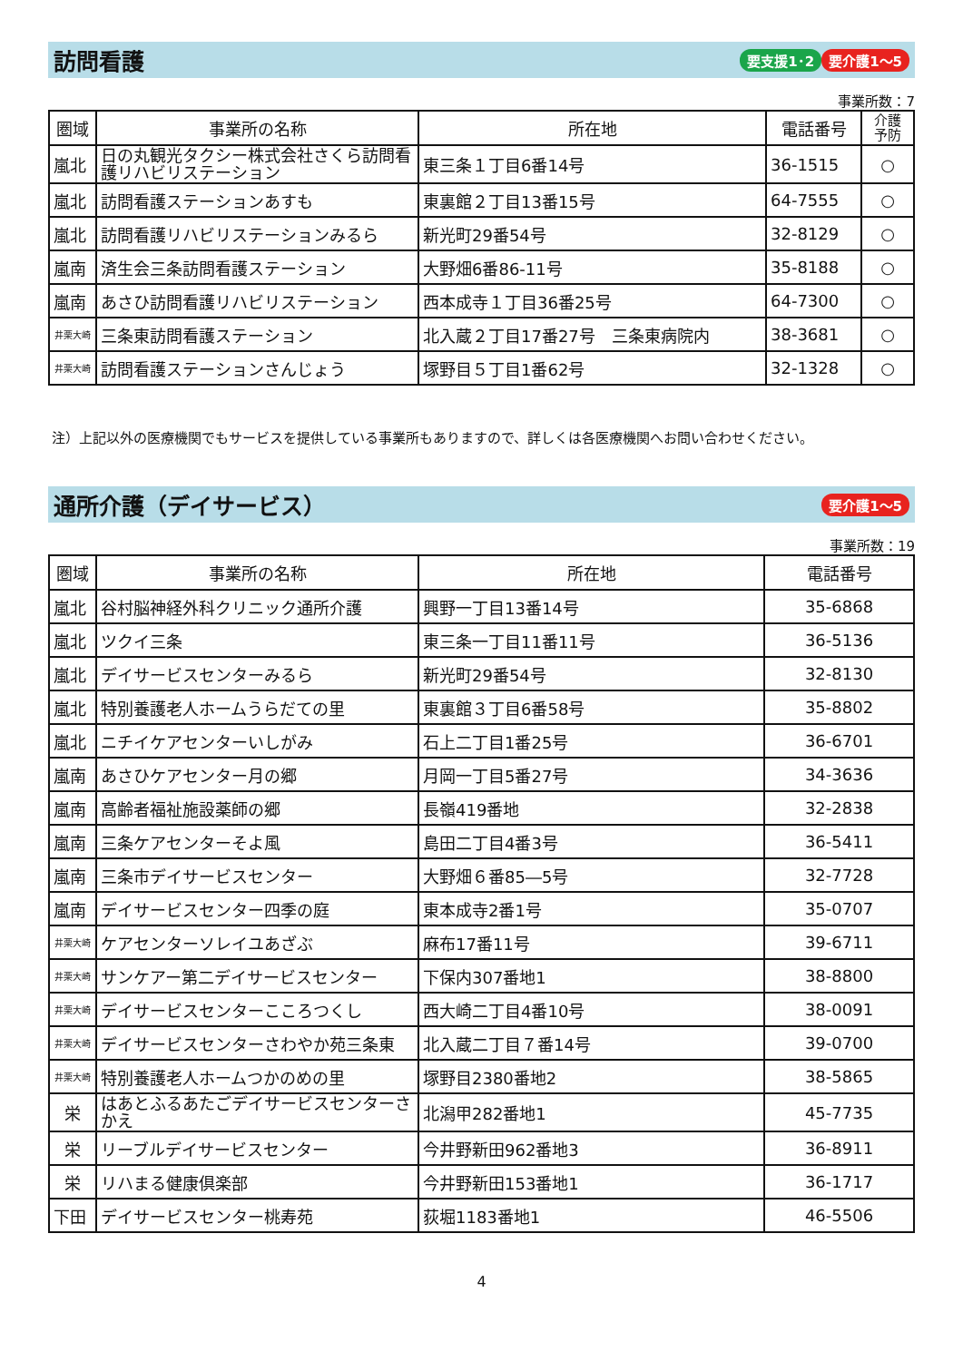訪問看護
要支援1･2 要介護1～5
事業所数：7
| 圏域 | 事業所の名称 | 所在地 | 電話番号 | 介護 予防 |
| --- | --- | --- | --- | --- |
| 嵐北 | 日の丸観光タクシー株式会社さくら訪問看護リハビリステーション | 東三条１丁目6番14号 | 36-1515 | ○ |
| 嵐北 | 訪問看護ステーションあすも | 東裏館２丁目13番15号 | 64-7555 | ○ |
| 嵐北 | 訪問看護リハビリステーションみるら | 新光町29番54号 | 32-8129 | ○ |
| 嵐南 | 済生会三条訪問看護ステーション | 大野畑6番86-11号 | 35-8188 | ○ |
| 嵐南 | あさひ訪問看護リハビリステーション | 西本成寺１丁目36番25号 | 64-7300 | ○ |
| 井栗大崎 | 三条東訪問看護ステーション | 北入蔵２丁目17番27号 三条東病院内 | 38-3681 | ○ |
| 井栗大崎 | 訪問看護ステーションさんじょう | 塚野目５丁目1番62号 | 32-1328 | ○ |
注）上記以外の医療機関でもサービスを提供している事業所もありますので、詳しくは各医療機関へお問い合わせください。
通所介護（デイサービス）
要介護1～5
事業所数：19
| 圏域 | 事業所の名称 | 所在地 | 電話番号 |
| --- | --- | --- | --- |
| 嵐北 | 谷村脳神経外科クリニック通所介護 | 興野一丁目13番14号 | 35-6868 |
| 嵐北 | ツクイ三条 | 東三条一丁目11番11号 | 36-5136 |
| 嵐北 | デイサービスセンターみるら | 新光町29番54号 | 32-8130 |
| 嵐北 | 特別養護老人ホームうらだての里 | 東裏館３丁目6番58号 | 35-8802 |
| 嵐北 | ニチイケアセンターいしがみ | 石上二丁目1番25号 | 36-6701 |
| 嵐南 | あさひケアセンター月の郷 | 月岡一丁目5番27号 | 34-3636 |
| 嵐南 | 高齢者福祉施設薬師の郷 | 長嶺419番地 | 32-2838 |
| 嵐南 | 三条ケアセンターそよ風 | 島田二丁目4番3号 | 36-5411 |
| 嵐南 | 三条市デイサービスセンター | 大野畑６番85―5号 | 32-7728 |
| 嵐南 | デイサービスセンター四季の庭 | 東本成寺2番1号 | 35-0707 |
| 井栗大崎 | ケアセンターソレイユあざぶ | 麻布17番11号 | 39-6711 |
| 井栗大崎 | サンケアー第二デイサービスセンター | 下保内307番地1 | 38-8800 |
| 井栗大崎 | デイサービスセンターこころつくし | 西大崎二丁目4番10号 | 38-0091 |
| 井栗大崎 | デイサービスセンターさわやか苑三条東 | 北入蔵二丁目７番14号 | 39-0700 |
| 井栗大崎 | 特別養護老人ホームつかのめの里 | 塚野目2380番地2 | 38-5865 |
| 栄 | はあとふるあたごデイサービスセンターさかえ | 北潟甲282番地1 | 45-7735 |
| 栄 | リーブルデイサービスセンター | 今井野新田962番地3 | 36-8911 |
| 栄 | リハまる健康倶楽部 | 今井野新田153番地1 | 36-1717 |
| 下田 | デイサービスセンター桃寿苑 | 荻堀1183番地1 | 46-5506 |
4